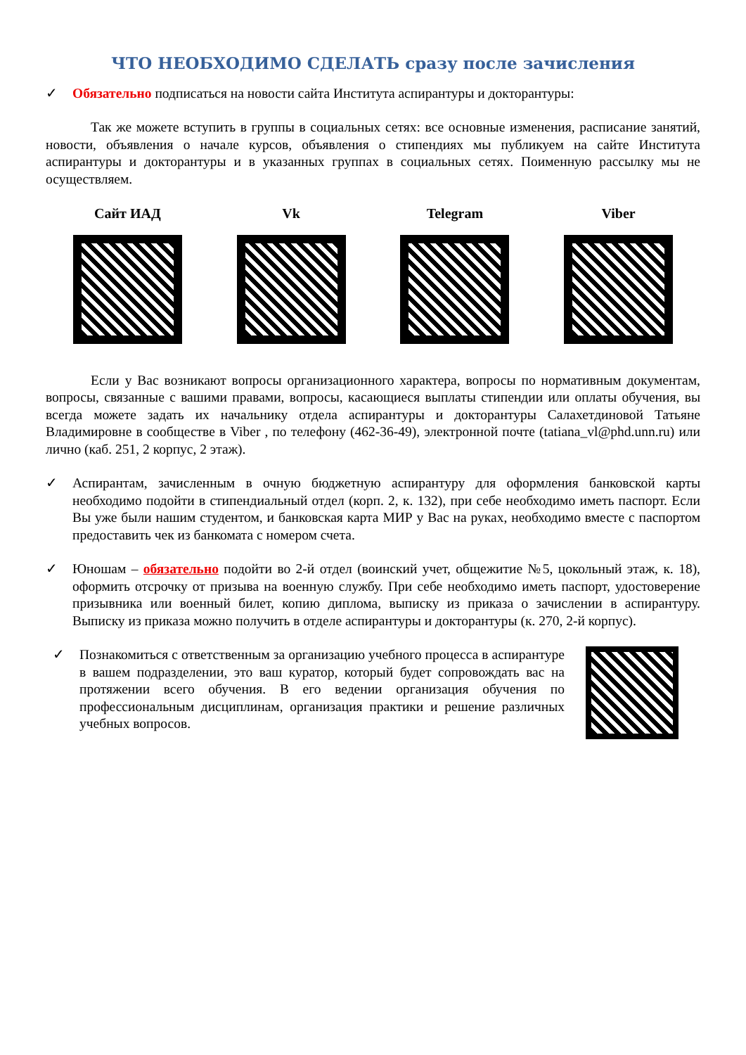ЧТО НЕОБХОДИМО СДЕЛАТЬ сразу после зачисления
✓ Обязательно подписаться на новости сайта Института аспирантуры и докторантуры:
Так же можете вступить в группы в социальных сетях: все основные изменения, расписание занятий, новости, объявления о начале курсов, объявления о стипендиях мы публикуем на сайте Института аспирантуры и докторантуры и в указанных группах в социальных сетях. Поименную рассылку мы не осуществляем.
Сайт ИАД Vk Telegram Viber
Если у Вас возникают вопросы организационного характера, вопросы по нормативным документам, вопросы, связанные с вашими правами, вопросы, касающиеся выплаты стипендии или оплаты обучения, вы всегда можете задать их начальнику отдела аспирантуры и докторантуры Салахетдиновой Татьяне Владимировне в сообществе в Viber , по телефону (462-36-49), электронной почте (tatiana_vl@phd.unn.ru) или лично (каб. 251, 2 корпус, 2 этаж).
✓ Аспирантам, зачисленным в очную бюджетную аспирантуру для оформления банковской карты необходимо подойти в стипендиальный отдел (корп. 2, к. 132), при себе необходимо иметь паспорт. Если Вы уже были нашим студентом, и банковская карта МИР у Вас на руках, необходимо вместе с паспортом предоставить чек из банкомата с номером счета.
✓ Юношам – обязательно подойти во 2-й отдел (воинский учет, общежитие №5, цокольный этаж, к. 18), оформить отсрочку от призыва на военную службу. При себе необходимо иметь паспорт, удостоверение призывника или военный билет, копию диплома, выписку из приказа о зачислении в аспирантуру. Выписку из приказа можно получить в отделе аспирантуры и докторантуры (к. 270, 2-й корпус).
✓ Познакомиться с ответственным за организацию учебного процесса в аспирантуре в вашем подразделении, это ваш куратор, который будет сопровождать вас на протяжении всего обучения. В его ведении организация обучения по профессиональным дисциплинам, организация практики и решение различных учебных вопросов.